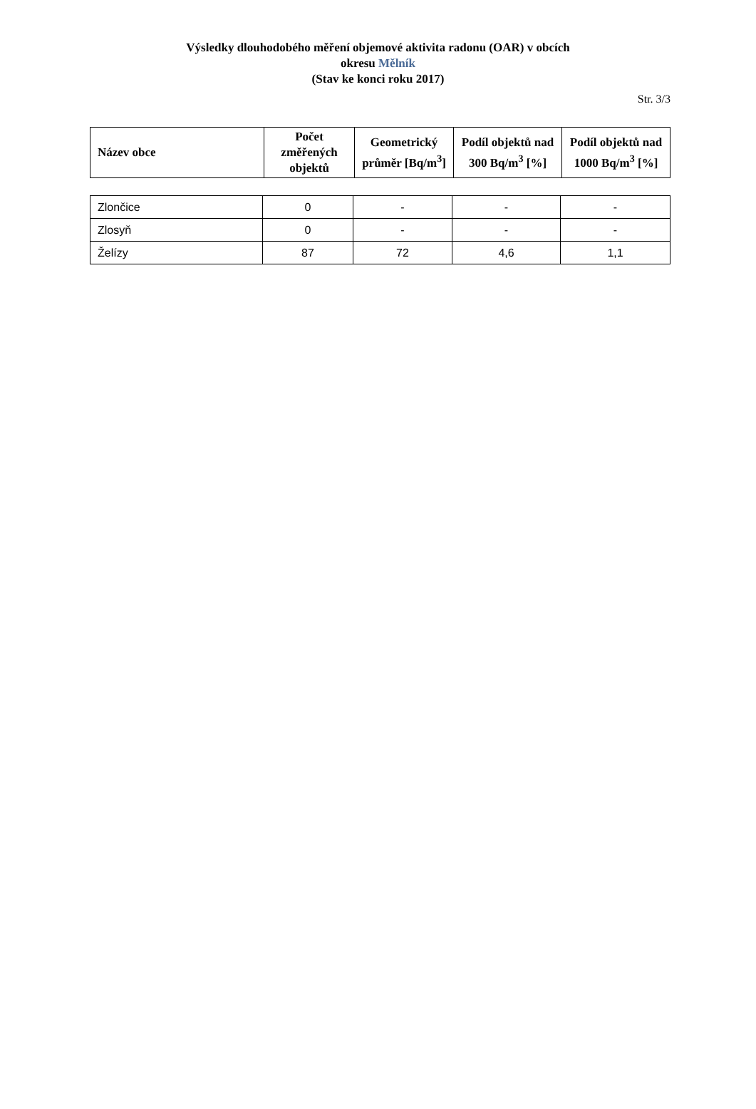Výsledky dlouhodobého měření objemové aktivita radonu (OAR) v obcích
okresu Mělník
(Stav ke konci roku 2017)
Str. 3/3
| Název obce | Počet změřených objektů | Geometrický průměr [Bq/m<sup>3</sup>] | Podíl objektů nad 300 Bq/m<sup>3</sup> [%] | Podíl objektů nad 1000 Bq/m<sup>3</sup> [%] |
| --- | --- | --- | --- | --- |
| Zlončice | 0 | - | - | - |
| Zlosyň | 0 | - | - | - |
| Želízy | 87 | 72 | 4,6 | 1,1 |